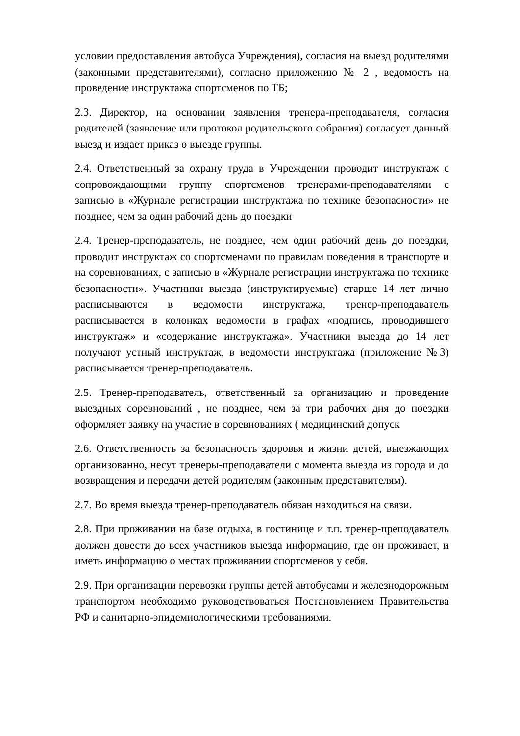условии предоставления автобуса Учреждения), согласия на выезд родителями (законными представителями), согласно приложению № 2 , ведомость на проведение инструктажа спортсменов по ТБ;
2.3. Директор, на основании заявления тренера-преподавателя, согласия родителей (заявление или протокол родительского собрания) согласует данный выезд и издает приказ о выезде группы.
2.4. Ответственный за охрану труда в Учреждении проводит инструктаж с сопровождающими группу спортсменов тренерами-преподавателями с записью в «Журнале регистрации инструктажа по технике безопасности» не позднее, чем за один рабочий день до поездки
2.4. Тренер-преподаватель, не позднее, чем один рабочий день до поездки, проводит инструктаж со спортсменами по правилам поведения в транспорте и на соревнованиях, с записью в «Журнале регистрации инструктажа по технике безопасности». Участники выезда (инструктируемые) старше 14 лет лично расписываются в ведомости инструктажа, тренер-преподаватель расписывается в колонках ведомости в графах «подпись, проводившего инструктаж» и «содержание инструктажа». Участники выезда до 14 лет получают устный инструктаж, в ведомости инструктажа (приложение №3) расписывается тренер-преподаватель.
2.5. Тренер-преподаватель, ответственный за организацию и проведение выездных соревнований , не позднее, чем за три рабочих дня до поездки оформляет заявку на участие в соревнованиях ( медицинский допуск
2.6. Ответственность за безопасность здоровья и жизни детей, выезжающих организованно, несут тренеры-преподаватели с момента выезда из города и до возвращения и передачи детей родителям (законным представителям).
2.7. Во время выезда тренер-преподаватель обязан находиться на связи.
2.8. При проживании на базе отдыха, в гостинице и т.п. тренер-преподаватель должен довести до всех участников выезда информацию, где он проживает, и иметь информацию о местах проживании спортсменов у себя.
2.9. При организации перевозки группы детей автобусами и железнодорожным транспортом необходимо руководствоваться Постановлением Правительства РФ и санитарно-эпидемиологическими требованиями.